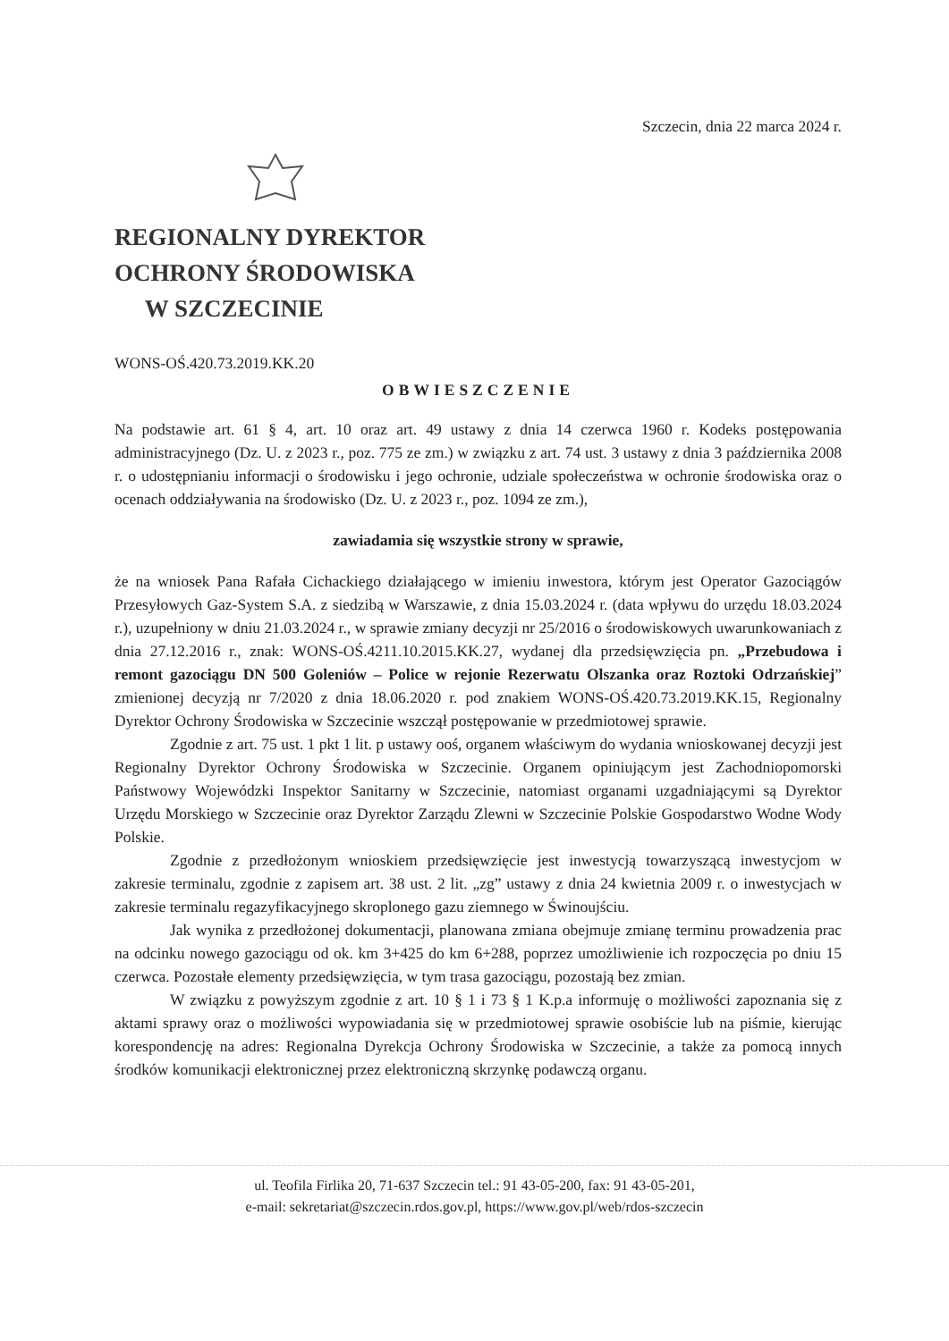Szczecin, dnia 22 marca 2024 r.
REGIONALNY DYREKTOR
OCHRONY ŚRODOWISKA
W SZCZECINIE
WONS-OŚ.420.73.2019.KK.20
OBWIESZCZENIE
Na podstawie art. 61 § 4, art. 10 oraz art. 49 ustawy z dnia 14 czerwca 1960 r. Kodeks postępowania administracyjnego (Dz. U. z 2023 r., poz. 775 ze zm.) w związku z art. 74 ust. 3 ustawy z dnia 3 października 2008 r. o udostępnianiu informacji o środowisku i jego ochronie, udziale społeczeństwa w ochronie środowiska oraz o ocenach oddziaływania na środowisko (Dz. U. z 2023 r., poz. 1094 ze zm.),
zawiadamia się wszystkie strony w sprawie,
że na wniosek Pana Rafała Cichackiego działającego w imieniu inwestora, którym jest Operator Gazociągów Przesyłowych Gaz-System S.A. z siedzibą w Warszawie, z dnia 15.03.2024 r. (data wpływu do urzędu 18.03.2024 r.), uzupełniony w dniu 21.03.2024 r., w sprawie zmiany decyzji nr 25/2016 o środowiskowych uwarunkowaniach z dnia 27.12.2016 r., znak: WONS-OŚ.4211.10.2015.KK.27, wydanej dla przedsięwzięcia pn. „Przebudowa i remont gazociągu DN 500 Goleniów – Police w rejonie Rezerwatu Olszanka oraz Roztoki Odrzańskiej” zmienionej decyzją nr 7/2020 z dnia 18.06.2020 r. pod znakiem WONS-OŚ.420.73.2019.KK.15, Regionalny Dyrektor Ochrony Środowiska w Szczecinie wszczął postępowanie w przedmiotowej sprawie.
Zgodnie z art. 75 ust. 1 pkt 1 lit. p ustawy ooś, organem właściwym do wydania wnioskowanej decyzji jest Regionalny Dyrektor Ochrony Środowiska w Szczecinie. Organem opiniującym jest Zachodniopomorski Państwowy Wojewódzki Inspektor Sanitarny w Szczecinie, natomiast organami uzgadniającymi są Dyrektor Urzędu Morskiego w Szczecinie oraz Dyrektor Zarządu Zlewni w Szczecinie Polskie Gospodarstwo Wodne Wody Polskie.
Zgodnie z przedłożonym wnioskiem przedsięwzięcie jest inwestycją towarzyszącą inwestycjom w zakresie terminalu, zgodnie z zapisem art. 38 ust. 2 lit. „zg” ustawy z dnia 24 kwietnia 2009 r. o inwestycjach w zakresie terminalu regazyfikacyjnego skroplonego gazu ziemnego w Świnoujściu.
Jak wynika z przedłożonej dokumentacji, planowana zmiana obejmuje zmianę terminu prowadzenia prac na odcinku nowego gazociągu od ok. km 3+425 do km 6+288, poprzez umożliwienie ich rozpoczęcia po dniu 15 czerwca. Pozostałe elementy przedsięwzięcia, w tym trasa gazociągu, pozostają bez zmian.
W związku z powyższym zgodnie z art. 10 § 1 i 73 § 1 K.p.a informuję o możliwości zapoznania się z aktami sprawy oraz o możliwości wypowiadania się w przedmiotowej sprawie osobiście lub na piśmie, kierując korespondencję na adres: Regionalna Dyrekcja Ochrony Środowiska w Szczecinie, a także za pomocą innych środków komunikacji elektronicznej przez elektroniczną skrzynkę podawczą organu.
ul. Teofila Firlika 20, 71-637 Szczecin tel.: 91 43-05-200, fax: 91 43-05-201,
e-mail: sekretariat@szczecin.rdos.gov.pl, https://www.gov.pl/web/rdos-szczecin